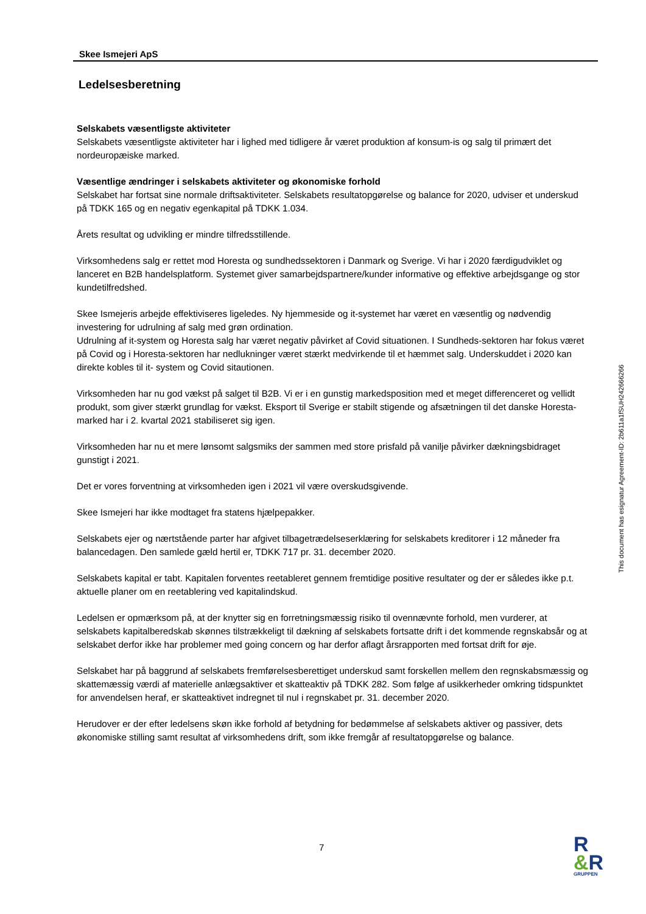Skee Ismejeri ApS
Ledelsesberetning
Selskabets væsentligste aktiviteter
Selskabets væsentligste aktiviteter har i lighed med tidligere år været produktion af konsum-is og salg til primært det nordeuropæiske marked.
Væsentlige ændringer i selskabets aktiviteter og økonomiske forhold
Selskabet har fortsat sine normale driftsaktiviteter. Selskabets resultatopgørelse og balance for 2020, udviser et underskud på TDKK 165 og en negativ egenkapital på TDKK 1.034.
Årets resultat og udvikling er mindre tilfredsstillende.
Virksomhedens salg er rettet mod Horesta og sundhedssektoren i Danmark og Sverige. Vi har i 2020 færdigudviklet og lanceret en B2B handelsplatform. Systemet giver samarbejdspartnere/kunder informative og effektive arbejdsgange og stor kundetilfredshed.
Skee Ismejeris arbejde effektiviseres ligeledes. Ny hjemmeside og it-systemet har været en væsentlig og nødvendig investering for udrulning af salg med grøn ordination.
Udrulning af it-system og Horesta salg har været negativ påvirket af Covid situationen. I Sundheds-sektoren har fokus været på Covid og i Horesta-sektoren har nedlukninger været stærkt medvirkende til et hæmmet salg. Underskuddet i 2020 kan direkte kobles til it- system og Covid sitautionen.
Virksomheden har nu god vækst på salget til B2B. Vi er i en gunstig markedsposition med et meget differenceret og vellidt produkt, som giver stærkt grundlag for vækst. Eksport til Sverige er stabilt stigende og afsætningen til det danske Horesta-marked har i 2. kvartal 2021 stabiliseret sig igen.
Virksomheden har nu et mere lønsomt salgsmiks der sammen med store prisfald på vanilje påvirker dækningsbidraget gunstigt i 2021.
Det er vores forventning at virksomheden igen i 2021 vil være overskudsgivende.
Skee Ismejeri har ikke modtaget fra statens hjælpepakker.
Selskabets ejer og nærtstående parter har afgivet tilbagetrædelseserklæring for selskabets kreditorer i 12 måneder fra balancedagen. Den samlede gæld hertil er, TDKK 717 pr. 31. december 2020.
Selskabets kapital er tabt. Kapitalen forventes reetableret gennem fremtidige positive resultater og der er således ikke p.t. aktuelle planer om en reetablering ved kapitalindskud.
Ledelsen er opmærksom på, at der knytter sig en forretningsmæssig risiko til ovennævnte forhold, men vurderer, at selskabets kapitalberedskab skønnes tilstrækkeligt til dækning af selskabets fortsatte drift i det kommende regnskabsår og at selskabet derfor ikke har problemer med going concern og har derfor aflagt årsrapporten med fortsat drift for øje.
Selskabet har på baggrund af selskabets fremførelsesberettiget underskud samt forskellen mellem den regnskabsmæssig og skattemæssig værdi af materielle anlægsaktiver et skatteaktiv på TDKK 282. Som følge af usikkerheder omkring tidspunktet for anvendelsen heraf, er skatteaktivet indregnet til nul i regnskabet pr. 31. december 2020.
Herudover er der efter ledelsens skøn ikke forhold af betydning for bedømmelse af selskabets aktiver og passiver, dets økonomiske stilling samt resultat af virksomhedens drift, som ikke fremgår af resultatopgørelse og balance.
This document has esignatur Agreement-ID: 2b611a1fSUH242666266
7
R
&R
GRUPPEN